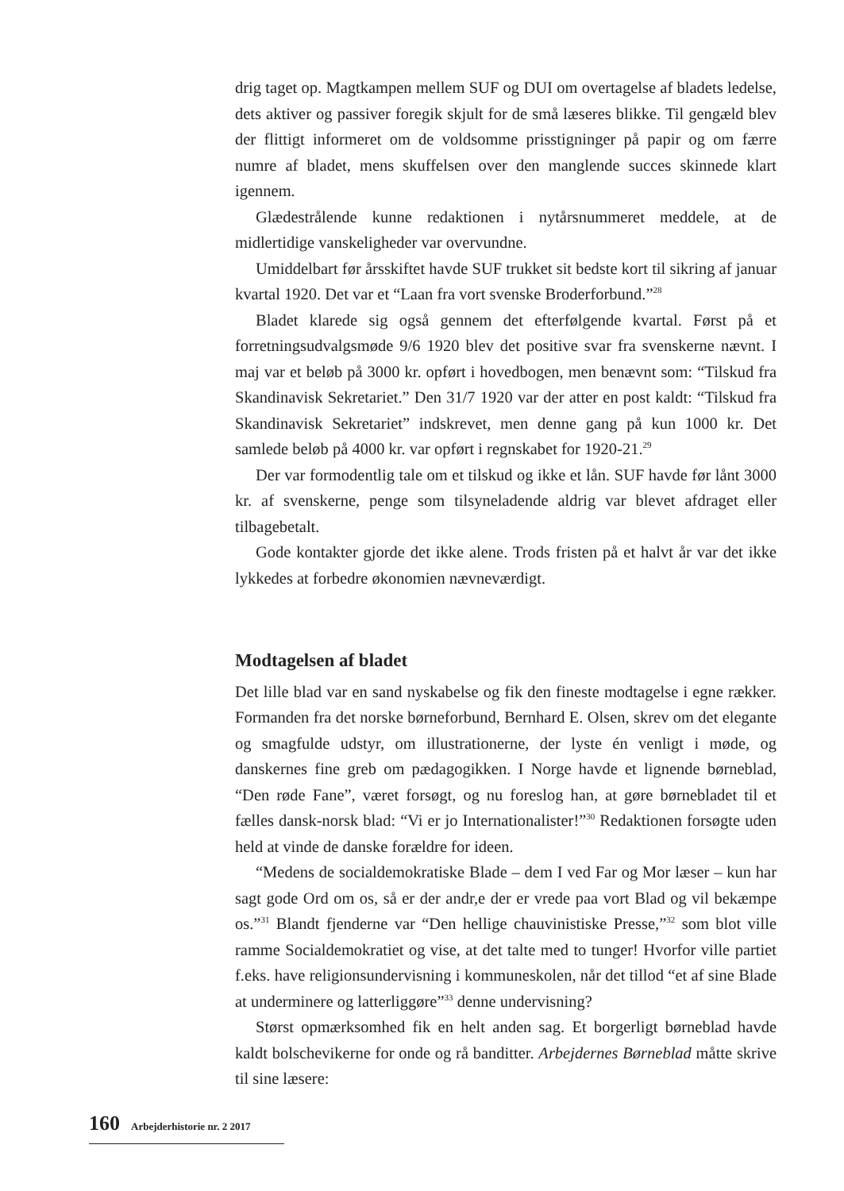drig taget op. Magtkampen mellem SUF og DUI om overtagelse af bladets ledelse, dets aktiver og passiver foregik skjult for de små læseres blikke. Til gengæld blev der flittigt informeret om de voldsomme prisstigninger på papir og om færre numre af bladet, mens skuffelsen over den manglende succes skinnede klart igennem.
Glædestrålende kunne redaktionen i nytårsnummeret meddele, at de midlertidige vanskeligheder var overvundne.
Umiddelbart før årsskiftet havde SUF trukket sit bedste kort til sikring af januar kvartal 1920. Det var et “Laan fra vort svenske Broderforbund.”<sup>28</sup>
Bladet klarede sig også gennem det efterfølgende kvartal. Først på et forretningsudvalgsmøde 9/6 1920 blev det positive svar fra svenskerne nævnt. I maj var et beløb på 3000 kr. opført i hovedbogen, men benævnt som: “Tilskud fra Skandinavisk Sekretariet.” Den 31/7 1920 var der atter en post kaldt: “Tilskud fra Skandinavisk Sekretariet” indskrevet, men denne gang på kun 1000 kr. Det samlede beløb på 4000 kr. var opført i regnskabet for 1920-21.<sup>29</sup>
Der var formodentlig tale om et tilskud og ikke et lån. SUF havde før lånt 3000 kr. af svenskerne, penge som tilsyneladende aldrig var blevet afdraget eller tilbagebetalt.
Gode kontakter gjorde det ikke alene. Trods fristen på et halvt år var det ikke lykkedes at forbedre økonomien nævneværdigt.
Modtagelsen af bladet
Det lille blad var en sand nyskabelse og fik den fineste modtagelse i egne rækker. Formanden fra det norske børneforbund, Bernhard E. Olsen, skrev om det elegante og smagfulde udstyr, om illustrationerne, der lyste én venligt i møde, og danskernes fine greb om pædagogikken. I Norge havde et lignende børneblad, “Den røde Fane”, været forsøgt, og nu foreslog han, at gøre børnebladet til et fælles dansk-norsk blad: “Vi er jo Internationalister!”<sup>30</sup> Redaktionen forsøgte uden held at vinde de danske forældre for ideen.
“Medens de socialdemokratiske Blade – dem I ved Far og Mor læser – kun har sagt gode Ord om os, så er der andr,e der er vrede paa vort Blad og vil bekæmpe os.”<sup>31</sup> Blandt fjenderne var “Den hellige chauvinistiske Presse,”<sup>32</sup> som blot ville ramme Socialdemokratiet og vise, at det talte med to tunger! Hvorfor ville partiet f.eks. have religionsundervisning i kommuneskolen, når det tillod “et af sine Blade at underminere og latterliggøre”<sup>33</sup> denne undervisning?
Størst opmærksomhed fik en helt anden sag. Et borgerligt børneblad havde kaldt bolschevikerne for onde og rå banditter. Arbejdernes Børneblad måtte skrive til sine læsere:
160 Arbejderhistorie nr. 2 2017